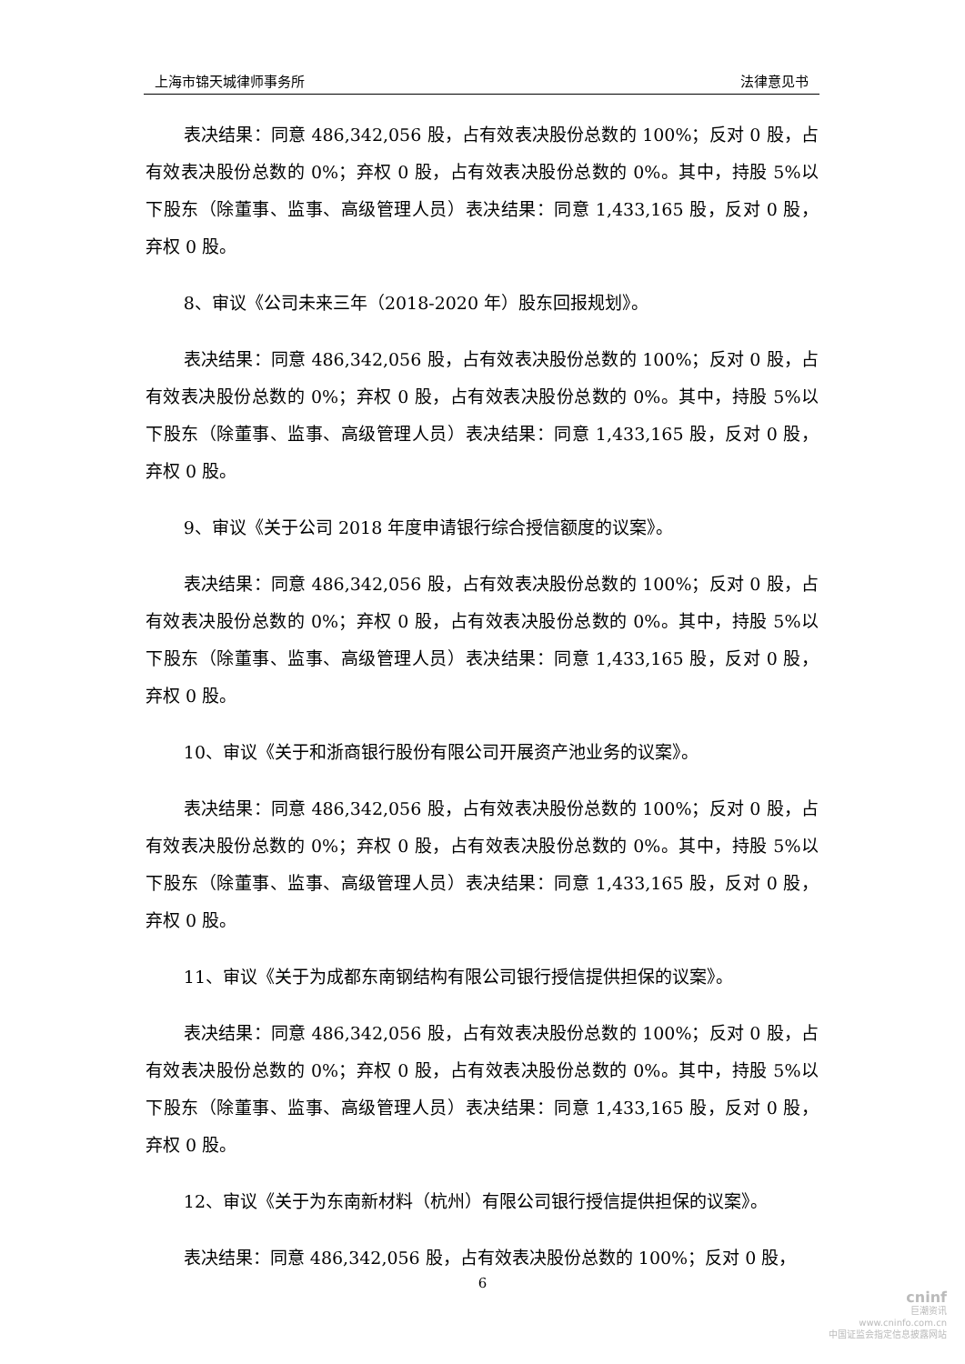上海市锦天城律师事务所 法律意见书
表决结果：同意 486,342,056 股，占有效表决股份总数的 100%；反对 0 股，占有效表决股份总数的 0%；弃权 0 股，占有效表决股份总数的 0%。其中，持股 5%以下股东（除董事、监事、高级管理人员）表决结果：同意 1,433,165 股，反对 0 股，弃权 0 股。
8、审议《公司未来三年（2018-2020 年）股东回报规划》。
表决结果：同意 486,342,056 股，占有效表决股份总数的 100%；反对 0 股，占有效表决股份总数的 0%；弃权 0 股，占有效表决股份总数的 0%。其中，持股 5%以下股东（除董事、监事、高级管理人员）表决结果：同意 1,433,165 股，反对 0 股，弃权 0 股。
9、审议《关于公司 2018 年度申请银行综合授信额度的议案》。
表决结果：同意 486,342,056 股，占有效表决股份总数的 100%；反对 0 股，占有效表决股份总数的 0%；弃权 0 股，占有效表决股份总数的 0%。其中，持股 5%以下股东（除董事、监事、高级管理人员）表决结果：同意 1,433,165 股，反对 0 股，弃权 0 股。
10、审议《关于和浙商银行股份有限公司开展资产池业务的议案》。
表决结果：同意 486,342,056 股，占有效表决股份总数的 100%；反对 0 股，占有效表决股份总数的 0%；弃权 0 股，占有效表决股份总数的 0%。其中，持股 5%以下股东（除董事、监事、高级管理人员）表决结果：同意 1,433,165 股，反对 0 股，弃权 0 股。
11、审议《关于为成都东南钢结构有限公司银行授信提供担保的议案》。
表决结果：同意 486,342,056 股，占有效表决股份总数的 100%；反对 0 股，占有效表决股份总数的 0%；弃权 0 股，占有效表决股份总数的 0%。其中，持股 5%以下股东（除董事、监事、高级管理人员）表决结果：同意 1,433,165 股，反对 0 股，弃权 0 股。
12、审议《关于为东南新材料（杭州）有限公司银行授信提供担保的议案》。
表决结果：同意 486,342,056 股，占有效表决股份总数的 100%；反对 0 股，
6
cninf
巨潮资讯
www.cninfo.com.cn
中国证监会指定信息披露网站